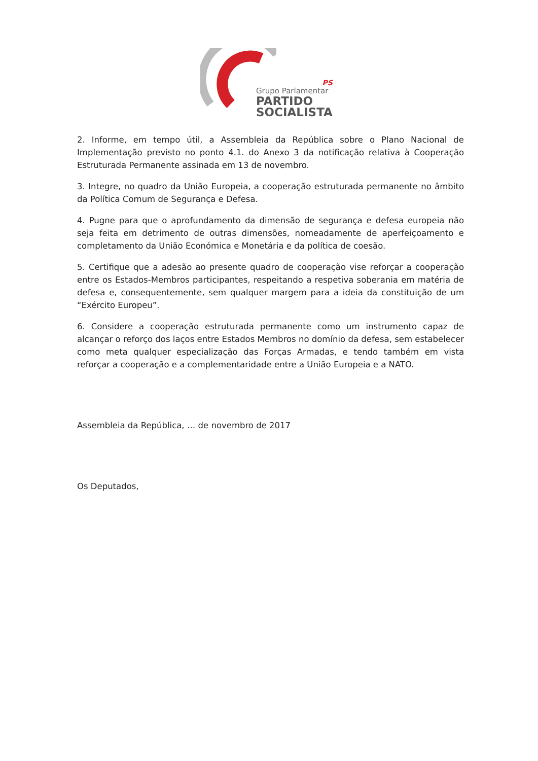PS
Grupo Parlamentar
PARTIDO
SOCIALISTA
2. Informe, em tempo útil, a Assembleia da República sobre o Plano Nacional de Implementação previsto no ponto 4.1. do Anexo 3 da notificação relativa à Cooperação Estruturada Permanente assinada em 13 de novembro.
3. Integre, no quadro da União Europeia, a cooperação estruturada permanente no âmbito da Política Comum de Segurança e Defesa.
4. Pugne para que o aprofundamento da dimensão de segurança e defesa europeia não seja feita em detrimento de outras dimensões, nomeadamente de aperfeiçoamento e completamento da União Económica e Monetária e da política de coesão.
5. Certifique que a adesão ao presente quadro de cooperação vise reforçar a cooperação entre os Estados-Membros participantes, respeitando a respetiva soberania em matéria de defesa e, consequentemente, sem qualquer margem para a ideia da constituição de um “Exército Europeu”.
6. Considere a cooperação estruturada permanente como um instrumento capaz de alcançar o reforço dos laços entre Estados Membros no domínio da defesa, sem estabelecer como meta qualquer especialização das Forças Armadas, e tendo também em vista reforçar a cooperação e a complementaridade entre a União Europeia e a NATO.
Assembleia da República, … de novembro de 2017
Os Deputados,